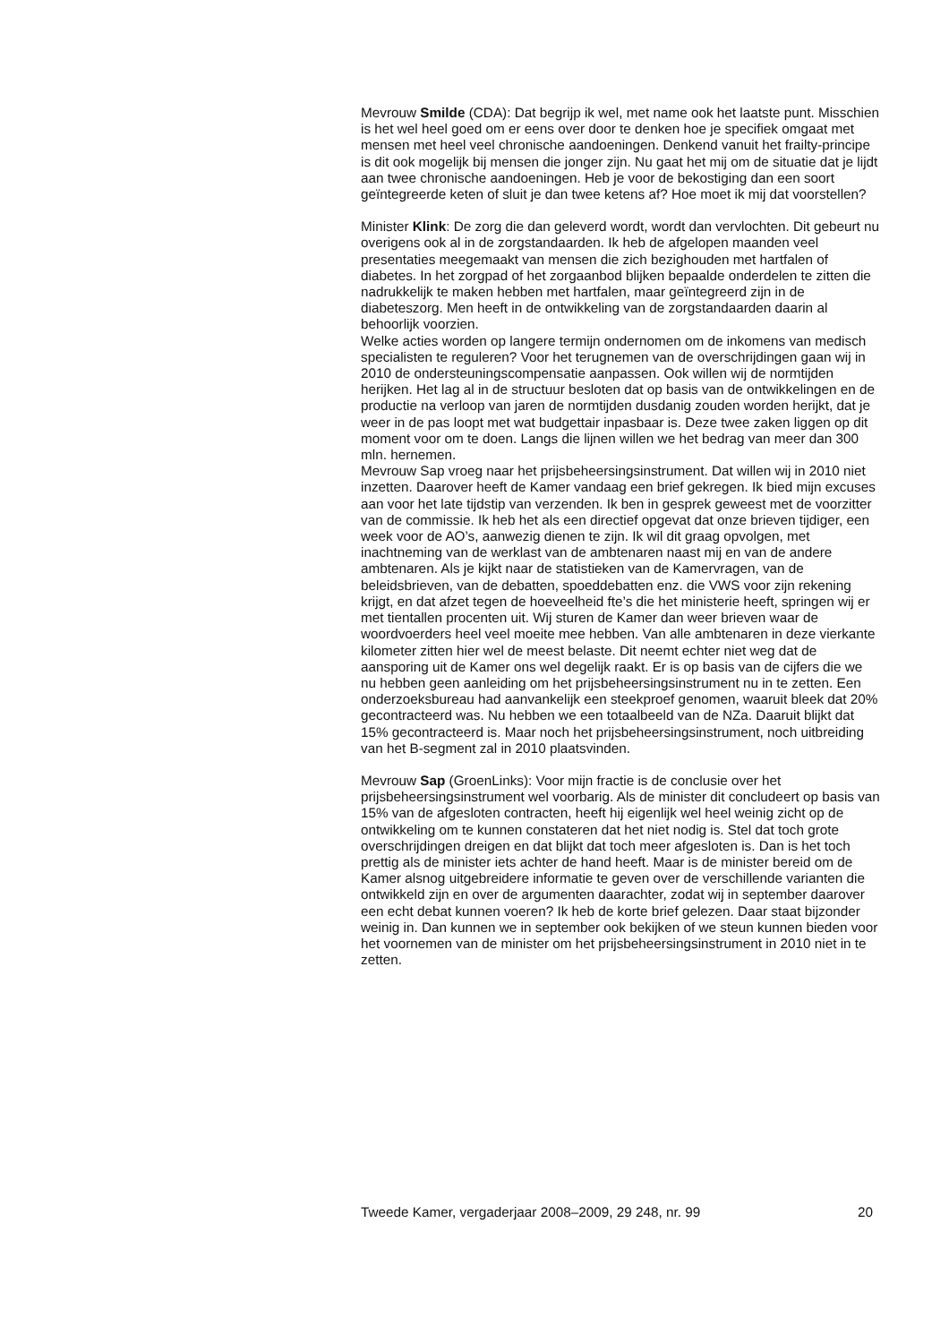Mevrouw Smilde (CDA): Dat begrijp ik wel, met name ook het laatste punt. Misschien is het wel heel goed om er eens over door te denken hoe je specifiek omgaat met mensen met heel veel chronische aandoeningen. Denkend vanuit het frailty-principe is dit ook mogelijk bij mensen die jonger zijn. Nu gaat het mij om de situatie dat je lijdt aan twee chronische aandoeningen. Heb je voor de bekostiging dan een soort geïntegreerde keten of sluit je dan twee ketens af? Hoe moet ik mij dat voorstellen?
Minister Klink: De zorg die dan geleverd wordt, wordt dan vervlochten. Dit gebeurt nu overigens ook al in de zorgstandaarden. Ik heb de afgelopen maanden veel presentaties meegemaakt van mensen die zich bezighouden met hartfalen of diabetes. In het zorgpad of het zorgaanbod blijken bepaalde onderdelen te zitten die nadrukkelijk te maken hebben met hartfalen, maar geïntegreerd zijn in de diabeteszorg. Men heeft in de ontwikkeling van de zorgstandaarden daarin al behoorlijk voorzien.
Welke acties worden op langere termijn ondernomen om de inkomens van medisch specialisten te reguleren? Voor het terugnemen van de overschrijdingen gaan wij in 2010 de ondersteuningscompensatie aanpassen. Ook willen wij de normtijden herijken. Het lag al in de structuur besloten dat op basis van de ontwikkelingen en de productie na verloop van jaren de normtijden dusdanig zouden worden herijkt, dat je weer in de pas loopt met wat budgettair inpasbaar is. Deze twee zaken liggen op dit moment voor om te doen. Langs die lijnen willen we het bedrag van meer dan 300 mln. hernemen.
Mevrouw Sap vroeg naar het prijsbeheersingsinstrument. Dat willen wij in 2010 niet inzetten. Daarover heeft de Kamer vandaag een brief gekregen. Ik bied mijn excuses aan voor het late tijdstip van verzenden. Ik ben in gesprek geweest met de voorzitter van de commissie. Ik heb het als een directief opgevat dat onze brieven tijdiger, een week voor de AO’s, aanwezig dienen te zijn. Ik wil dit graag opvolgen, met inachtneming van de werklast van de ambtenaren naast mij en van de andere ambtenaren. Als je kijkt naar de statistieken van de Kamervragen, van de beleidsbrieven, van de debatten, spoeddebatten enz. die VWS voor zijn rekening krijgt, en dat afzet tegen de hoeveelheid fte’s die het ministerie heeft, springen wij er met tientallen procenten uit. Wij sturen de Kamer dan weer brieven waar de woordvoerders heel veel moeite mee hebben. Van alle ambtenaren in deze vierkante kilometer zitten hier wel de meest belaste. Dit neemt echter niet weg dat de aansporing uit de Kamer ons wel degelijk raakt. Er is op basis van de cijfers die we nu hebben geen aanleiding om het prijsbeheersingsinstrument nu in te zetten. Een onderzoeksbureau had aanvankelijk een steekproef genomen, waaruit bleek dat 20% gecontracteerd was. Nu hebben we een totaalbeeld van de NZa. Daaruit blijkt dat 15% gecontracteerd is. Maar noch het prijsbeheersingsinstrument, noch uitbreiding van het B-segment zal in 2010 plaatsvinden.
Mevrouw Sap (GroenLinks): Voor mijn fractie is de conclusie over het prijsbeheersingsinstrument wel voorbarig. Als de minister dit concludeert op basis van 15% van de afgesloten contracten, heeft hij eigenlijk wel heel weinig zicht op de ontwikkeling om te kunnen constateren dat het niet nodig is. Stel dat toch grote overschrijdingen dreigen en dat blijkt dat toch meer afgesloten is. Dan is het toch prettig als de minister iets achter de hand heeft. Maar is de minister bereid om de Kamer alsnog uitgebreidere informatie te geven over de verschillende varianten die ontwikkeld zijn en over de argumenten daarachter, zodat wij in september daarover een echt debat kunnen voeren? Ik heb de korte brief gelezen. Daar staat bijzonder weinig in. Dan kunnen we in september ook bekijken of we steun kunnen bieden voor het voornemen van de minister om het prijsbeheersingsinstrument in 2010 niet in te zetten.
Tweede Kamer, vergaderjaar 2008–2009, 29 248, nr. 99 20